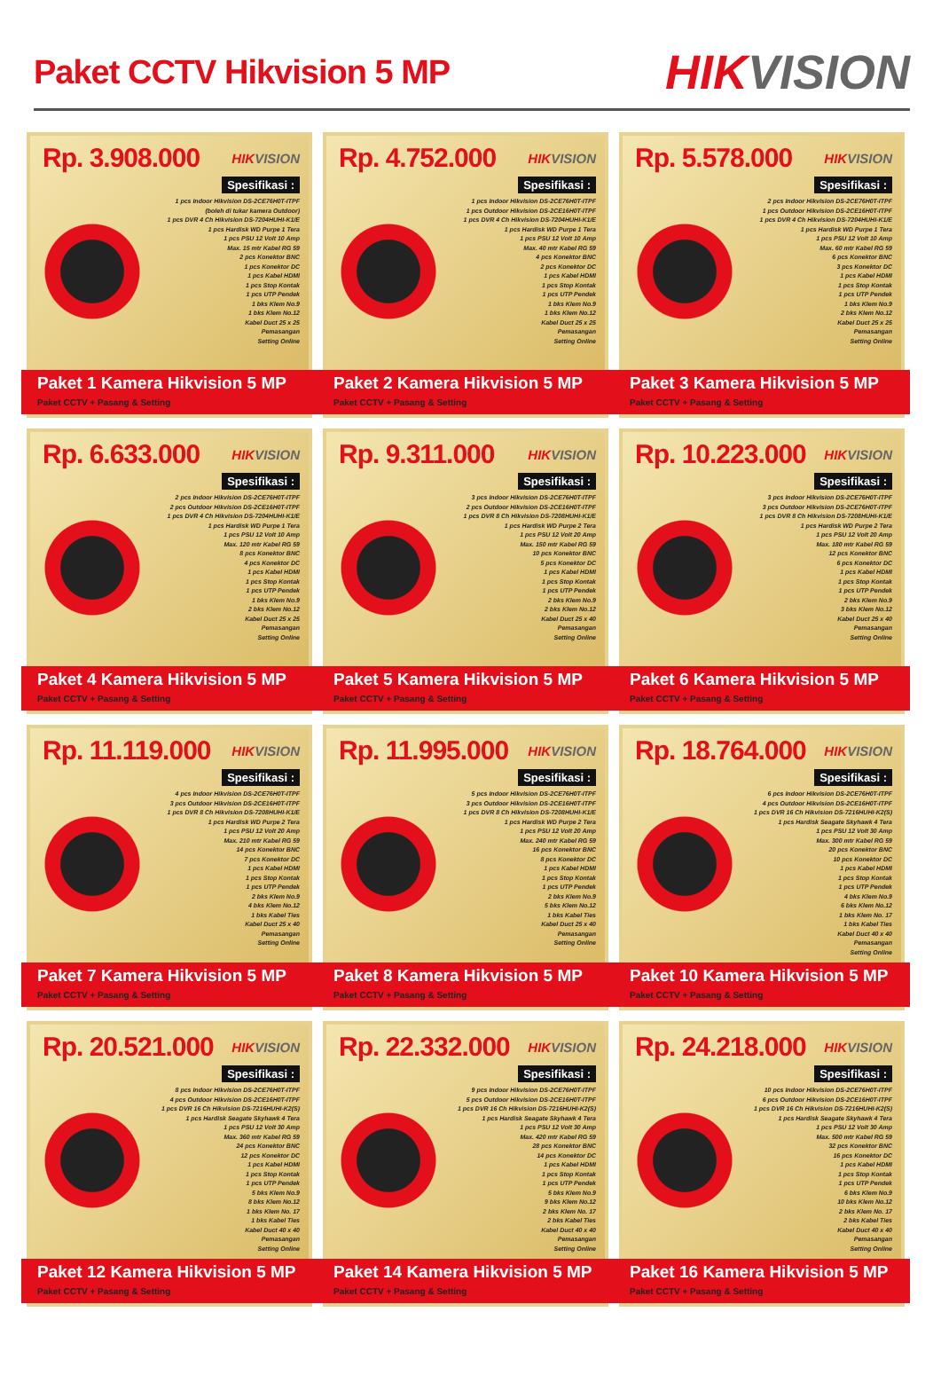Paket CCTV Hikvision 5 MP
HIKVISION
Rp. 3.908.000
HIKVISION
Spesifikasi :
1 pcs Indoor Hikvision DS-2CE76H0T-ITPF
(boleh di tukar kamera Outdoor)
1 pcs DVR 4 Ch Hikvision DS-7204HUHI-K1/E
1 pcs Hardisk WD Purpe 1 Tera
1 pcs PSU 12 Volt 10 Amp
Max. 15 mtr Kabel RG 59
2 pcs Konektor BNC
1 pcs Konektor DC
1 pcs Kabel HDMI
1 pcs Stop Kontak
1 pcs UTP Pendek
1 bks Klem No.9
1 bks Klem No.12
Kabel Duct 25 x 25
Pemasangan
Setting Online
Paket 1 Kamera Hikvision 5 MP
Paket CCTV + Pasang & Setting
Rp. 4.752.000
HIKVISION
Spesifikasi :
1 pcs Indoor Hikvision DS-2CE76H0T-ITPF
1 pcs Outdoor Hikvision DS-2CE16H0T-ITPF
1 pcs DVR 4 Ch Hikvision DS-7204HUHI-K1/E
1 pcs Hardisk WD Purpe 1 Tera
1 pcs PSU 12 Volt 10 Amp
Max. 40 mtr Kabel RG 59
4 pcs Konektor BNC
2 pcs Konektor DC
1 pcs Kabel HDMI
1 pcs Stop Kontak
1 pcs UTP Pendek
1 bks Klem No.9
1 bks Klem No.12
Kabel Duct 25 x 25
Pemasangan
Setting Online
Paket 2 Kamera Hikvision 5 MP
Paket CCTV + Pasang & Setting
Rp. 5.578.000
HIKVISION
Spesifikasi :
2 pcs Indoor Hikvision DS-2CE76H0T-ITPF
1 pcs Outdoor Hikvision DS-2CE16H0T-ITPF
1 pcs DVR 4 Ch Hikvision DS-7204HUHI-K1/E
1 pcs Hardisk WD Purpe 1 Tera
1 pcs PSU 12 Volt 10 Amp
Max. 60 mtr Kabel RG 59
6 pcs Konektor BNC
3 pcs Konektor DC
1 pcs Kabel HDMI
1 pcs Stop Kontak
1 pcs UTP Pendek
1 bks Klem No.9
2 bks Klem No.12
Kabel Duct 25 x 25
Pemasangan
Setting Online
Paket 3 Kamera Hikvision 5 MP
Paket CCTV + Pasang & Setting
Rp. 6.633.000
HIKVISION
Spesifikasi :
2 pcs Indoor Hikvision DS-2CE76H0T-ITPF
2 pcs Outdoor Hikvision DS-2CE16H0T-ITPF
1 pcs DVR 4 Ch Hikvision DS-7204HUHI-K1/E
1 pcs Hardisk WD Purpe 1 Tera
1 pcs PSU 12 Volt 10 Amp
Max. 120 mtr Kabel RG 59
8 pcs Konektor BNC
4 pcs Konektor DC
1 pcs Kabel HDMI
1 pcs Stop Kontak
1 pcs UTP Pendek
1 bks Klem No.9
2 bks Klem No.12
Kabel Duct 25 x 25
Pemasangan
Setting Online
Paket 4 Kamera Hikvision 5 MP
Paket CCTV + Pasang & Setting
Rp. 9.311.000
HIKVISION
Spesifikasi :
3 pcs Indoor Hikvision DS-2CE76H0T-ITPF
2 pcs Outdoor Hikvision DS-2CE16H0T-ITPF
1 pcs DVR 8 Ch Hikvision DS-7208HUHI-K1/E
1 pcs Hardisk WD Purpe 2 Tera
1 pcs PSU 12 Volt 20 Amp
Max. 150 mtr Kabel RG 59
10 pcs Konektor BNC
5 pcs Konektor DC
1 pcs Kabel HDMI
1 pcs Stop Kontak
1 pcs UTP Pendek
2 bks Klem No.9
2 bks Klem No.12
Kabel Duct 25 x 40
Pemasangan
Setting Online
Paket 5 Kamera Hikvision 5 MP
Paket CCTV + Pasang & Setting
Rp. 10.223.000
HIKVISION
Spesifikasi :
3 pcs Indoor Hikvision DS-2CE76H0T-ITPF
3 pcs Outdoor Hikvision DS-2CE76H0T-ITPF
1 pcs DVR 8 Ch Hikvision DS-7208HUHI-K1/E
1 pcs Hardisk WD Purpe 2 Tera
1 pcs PSU 12 Volt 20 Amp
Max. 180 mtr Kabel RG 59
12 pcs Konektor BNC
6 pcs Konektor DC
1 pcs Kabel HDMI
1 pcs Stop Kontak
1 pcs UTP Pendek
2 bks Klem No.9
3 bks Klem No.12
Kabel Duct 25 x 40
Pemasangan
Setting Online
Paket 6 Kamera Hikvision 5 MP
Paket CCTV + Pasang & Setting
Rp. 11.119.000
HIKVISION
Spesifikasi :
4 pcs Indoor Hikvision DS-2CE76H0T-ITPF
3 pcs Outdoor Hikvision DS-2CE16H0T-ITPF
1 pcs DVR 8 Ch Hikvision DS-7208HUHI-K1/E
1 pcs Hardisk WD Purpe 2 Tera
1 pcs PSU 12 Volt 20 Amp
Max. 210 mtr Kabel RG 59
14 pcs Konektor BNC
7 pcs Konektor DC
1 pcs Kabel HDMI
1 pcs Stop Kontak
1 pcs UTP Pendek
2 bks Klem No.9
4 bks Klem No.12
1 bks Kabel Ties
Kabel Duct 25 x 40
Pemasangan
Setting Online
Paket 7 Kamera Hikvision 5 MP
Paket CCTV + Pasang & Setting
Rp. 11.995.000
HIKVISION
Spesifikasi :
5 pcs Indoor Hikvision DS-2CE76H0T-ITPF
3 pcs Outdoor Hikvision DS-2CE16H0T-ITPF
1 pcs DVR 8 Ch Hikvision DS-7208HUHI-K1/E
1 pcs Hardisk WD Purpe 2 Tera
1 pcs PSU 12 Volt 20 Amp
Max. 240 mtr Kabel RG 59
16 pcs Konektor BNC
8 pcs Konektor DC
1 pcs Kabel HDMI
1 pcs Stop Kontak
1 pcs UTP Pendek
2 bks Klem No.9
5 bks Klem No.12
1 bks Kabel Ties
Kabel Duct 25 x 40
Pemasangan
Setting Online
Paket 8 Kamera Hikvision 5 MP
Paket CCTV + Pasang & Setting
Rp. 18.764.000
HIKVISION
Spesifikasi :
6 pcs Indoor Hikvision DS-2CE76H0T-ITPF
4 pcs Outdoor Hikvision DS-2CE16H0T-ITPF
1 pcs DVR 16 Ch Hikvision DS-7216HUHI-K2(S)
1 pcs Hardisk Seagate Skyhawk 4 Tera
1 pcs PSU 12 Volt 30 Amp
Max. 300 mtr Kabel RG 59
20 pcs Konektor BNC
10 pcs Konektor DC
1 pcs Kabel HDMI
1 pcs Stop Kontak
1 pcs UTP Pendek
4 bks Klem No.9
6 bks Klem No.12
1 bks Klem No. 17
1 bks Kabel Ties
Kabel Duct 40 x 40
Pemasangan
Setting Online
Paket 10 Kamera Hikvision 5 MP
Paket CCTV + Pasang & Setting
Rp. 20.521.000
HIKVISION
Spesifikasi :
8 pcs Indoor Hikvision DS-2CE76H0T-ITPF
4 pcs Outdoor Hikvision DS-2CE16H0T-ITPF
1 pcs DVR 16 Ch Hikvision DS-7216HUHI-K2(S)
1 pcs Hardisk Seagate Skyhawk 4 Tera
1 pcs PSU 12 Volt 30 Amp
Max. 360 mtr Kabel RG 59
24 pcs Konektor BNC
12 pcs Konektor DC
1 pcs Kabel HDMI
1 pcs Stop Kontak
1 pcs UTP Pendek
5 bks Klem No.9
8 bks Klem No.12
1 bks Klem No. 17
1 bks Kabel Ties
Kabel Duct 40 x 40
Pemasangan
Setting Online
Paket 12 Kamera Hikvision 5 MP
Paket CCTV + Pasang & Setting
Rp. 22.332.000
HIKVISION
Spesifikasi :
9 pcs Indoor Hikvision DS-2CE76H0T-ITPF
5 pcs Outdoor Hikvision DS-2CE16H0T-ITPF
1 pcs DVR 16 Ch Hikvision DS-7216HUHI-K2(S)
1 pcs Hardisk Seagate Skyhawk 4 Tera
1 pcs PSU 12 Volt 30 Amp
Max. 420 mtr Kabel RG 59
28 pcs Konektor BNC
14 pcs Konektor DC
1 pcs Kabel HDMI
1 pcs Stop Kontak
1 pcs UTP Pendek
5 bks Klem No.9
9 bks Klem No.12
2 bks Klem No. 17
2 bks Kabel Ties
Kabel Duct 40 x 40
Pemasangan
Setting Online
Paket 14 Kamera Hikvision 5 MP
Paket CCTV + Pasang & Setting
Rp. 24.218.000
HIKVISION
Spesifikasi :
10 pcs Indoor Hikvision DS-2CE76H0T-ITPF
6 pcs Outdoor Hikvision DS-2CE16H0T-ITPF
1 pcs DVR 16 Ch Hikvision DS-7216HUHI-K2(S)
1 pcs Hardisk Seagate Skyhawk 4 Tera
1 pcs PSU 12 Volt 30 Amp
Max. 500 mtr Kabel RG 59
32 pcs Konektor BNC
16 pcs Konektor DC
1 pcs Kabel HDMI
1 pcs Stop Kontak
1 pcs UTP Pendek
6 bks Klem No.9
10 bks Klem No.12
2 bks Klem No. 17
2 bks Kabel Ties
Kabel Duct 40 x 40
Pemasangan
Setting Online
Paket 16 Kamera Hikvision 5 MP
Paket CCTV + Pasang & Setting